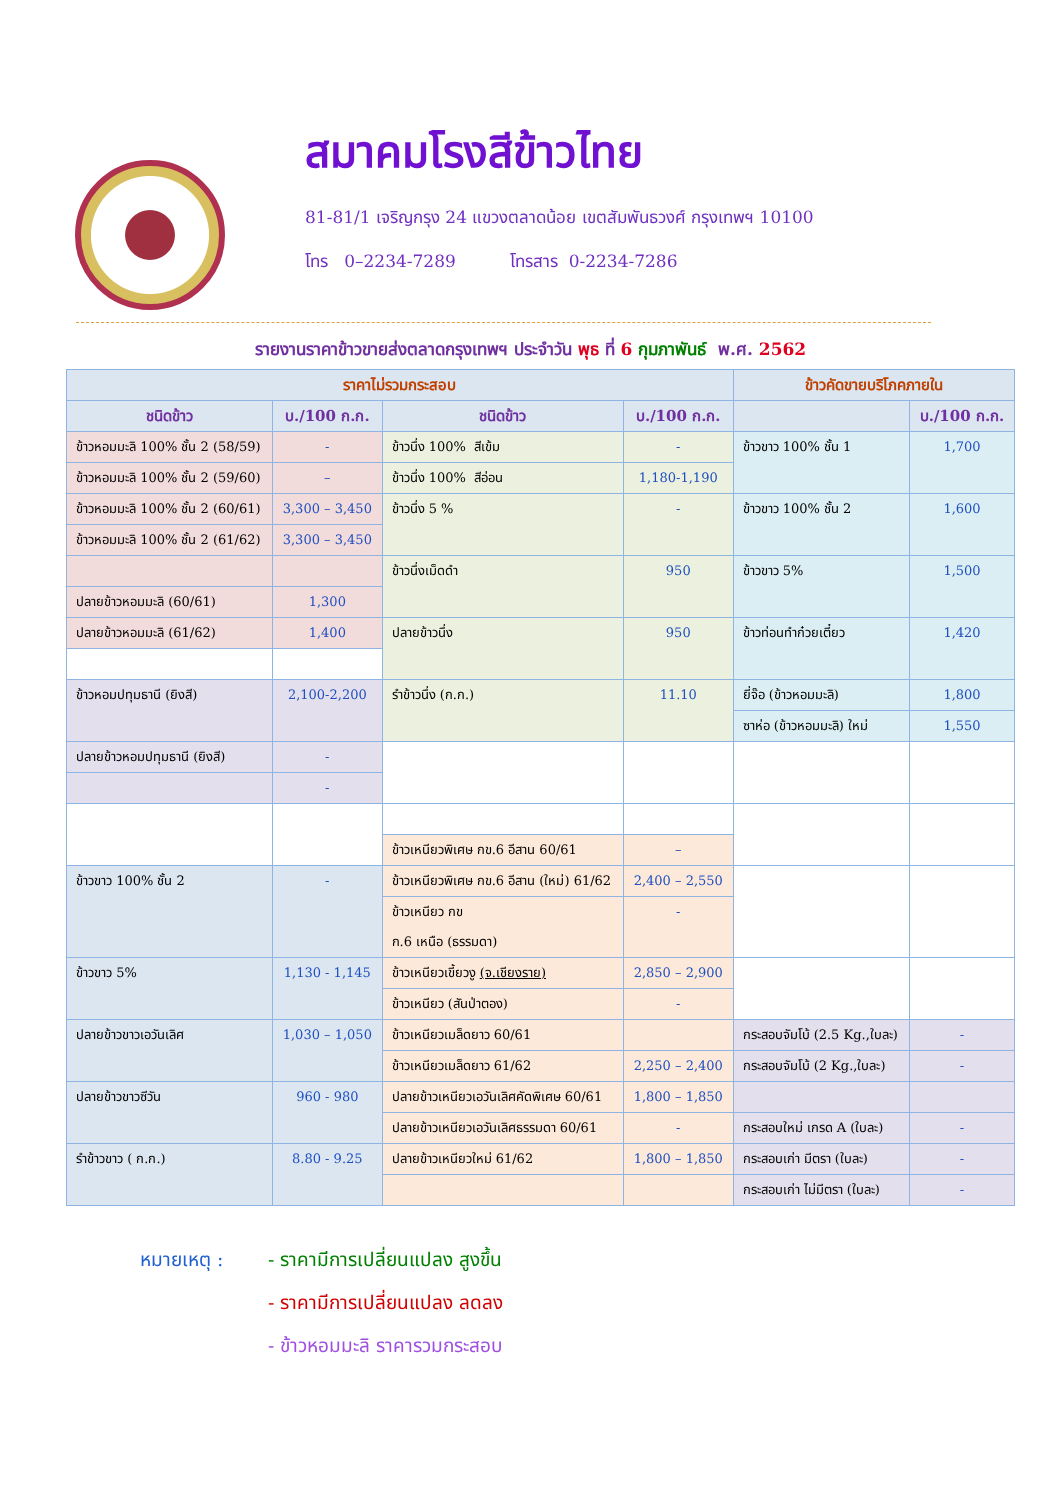สมาคมโรงสีข้าวไทย
81-81/1 เจริญกรุง 24 แขวงตลาดน้อย เขตสัมพันธวงศ์ กรุงเทพฯ 10100
โทร 0–2234-7289 โทรสาร 0-2234-7286
รายงานราคาข้าวขายส่งตลาดกรุงเทพฯ ประจำวัน พุธ ที่ 6 กุมภาพันธ์ พ.ศ. 2562
| ราคาไม่รวมกระสอบ | | | | ข้าวคัดขายบริโภคภายใน | |
| --- | --- | --- | --- | --- | --- |
| ชนิดข้าว | บ./100 ก.ก. | ชนิดข้าว | บ./100 ก.ก. | | บ./100 ก.ก. |
| ข้าวหอมมะลิ 100% ชั้น 2 (58/59) | - | ข้าวนึ่ง 100% สีเข้ม | - | ข้าวขาว 100% ชั้น 1 | 1,700 |
| ข้าวหอมมะลิ 100% ชั้น 2 (59/60) | – | ข้าวนึ่ง 100% สีอ่อน | 1,180-1,190 | | |
| ข้าวหอมมะลิ 100% ชั้น 2 (60/61) | 3,300 – 3,450 | ข้าวนึ่ง 5 % | - | ข้าวขาว 100% ชั้น 2 | 1,600 |
| ข้าวหอมมะลิ 100% ชั้น 2 (61/62) | 3,300 – 3,450 | | | | |
| | | ข้าวนึ่งเม็ดดำ | 950 | ข้าวขาว 5% | 1,500 |
| ปลายข้าวหอมมะลิ (60/61) | 1,300 | | | | |
| ปลายข้าวหอมมะลิ (61/62) | 1,400 | ปลายข้าวนึ่ง | 950 | ข้าวท่อนทำก๋วยเตี๋ยว | 1,420 |
| ข้าวหอมปทุมธานี (ยิงสี) | 2,100-2,200 | รำข้าวนึ่ง (ก.ก.) | 11.10 | ยี่จ๊อ (ข้าวหอมมะลิ) | 1,800 |
| | | | | ซาห่อ (ข้าวหอมมะลิ) ใหม่ | 1,550 |
| ปลายข้าวหอมปทุมธานี (ยิงสี) | - | | | | |
| | - | | | | |
| | | ข้าวเหนียวพิเศษ กข.6 อีสาน 60/61 | – | | |
| ข้าวขาว 100% ชั้น 2 | - | ข้าวเหนียวพิเศษ กข.6 อีสาน (ใหม่) 61/62 | 2,400 – 2,550 | | |
| | | ข้าวเหนียว กข ก.6 เหนือ (ธรรมดา) | - | | |
| ข้าวขาว 5% | 1,130 - 1,145 | ข้าวเหนียวเขี้ยวงู (จ.เชียงราย) | 2,850 – 2,900 | | |
| | | ข้าวเหนียว (สันป่าตอง) | - | | |
| ปลายข้าวขาวเอวันเลิศ | 1,030 – 1,050 | ข้าวเหนียวเมล็ดยาว 60/61 | | กระสอบจัมโบ้ (2.5 Kg.,ใบละ) | - |
| | | ข้าวเหนียวเมล็ดยาว 61/62 | 2,250 – 2,400 | กระสอบจัมโบ้ (2 Kg.,ใบละ) | - |
| ปลายข้าวขาวซีวัน | 960 - 980 | ปลายข้าวเหนียวเอวันเลิศคัดพิเศษ 60/61 | 1,800 – 1,850 | | |
| | | ปลายข้าวเหนียวเอวันเลิศธรรมดา 60/61 | - | กระสอบใหม่ เกรด A (ใบละ) | - |
| รำข้าวขาว ( ก.ก.) | 8.80 - 9.25 | ปลายข้าวเหนียวใหม่ 61/62 | 1,800 – 1,850 | กระสอบเก่า มีตรา (ใบละ) | - |
| | | | | กระสอบเก่า ไม่มีตรา (ใบละ) | - |
หมายเหตุ : - ราคามีการเปลี่ยนแปลง สูงขึ้น
- ราคามีการเปลี่ยนแปลง ลดลง
- ข้าวหอมมะลิ ราคารวมกระสอบ